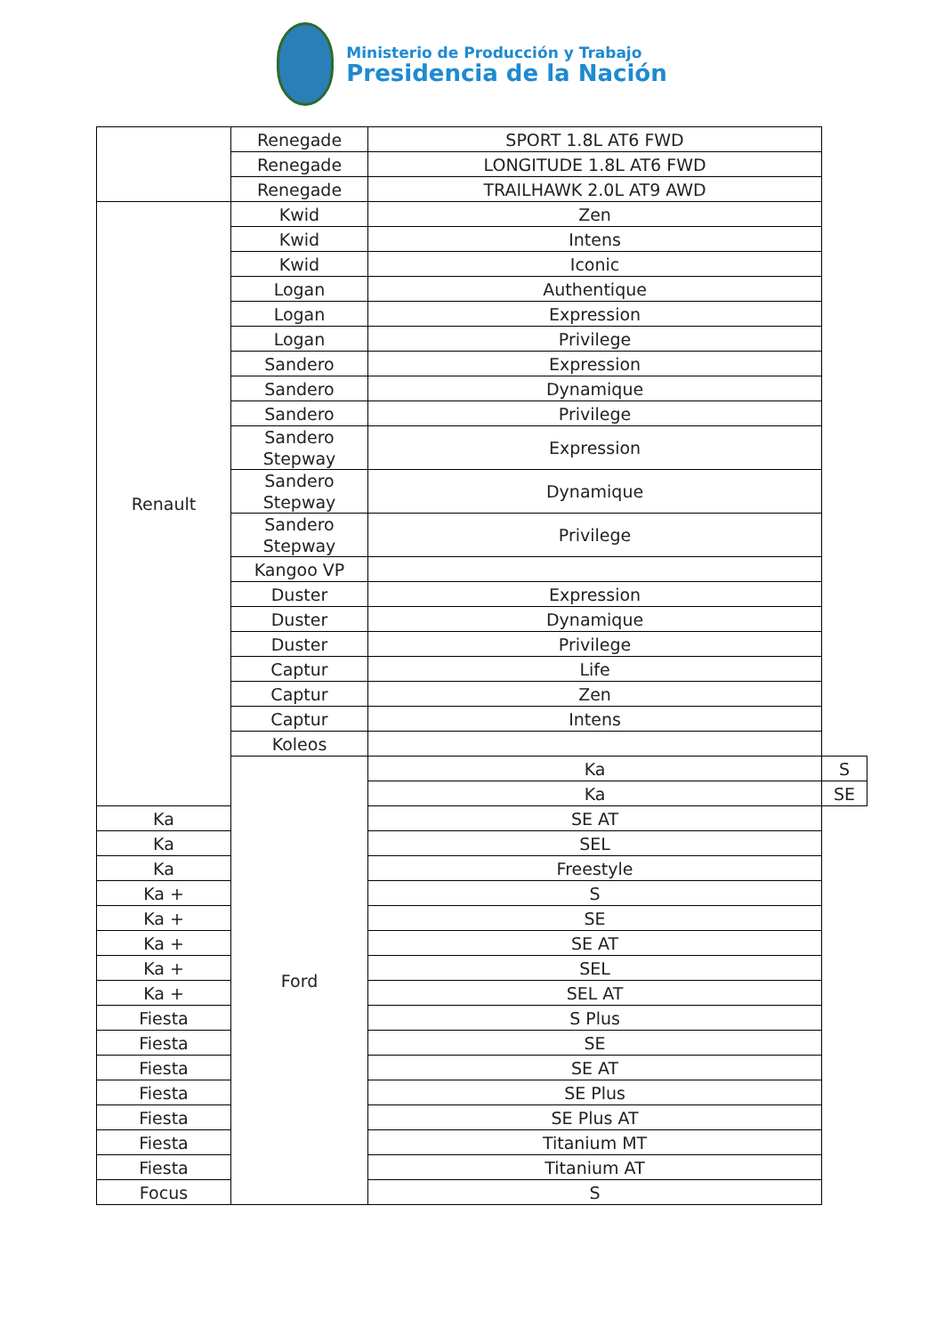Ministerio de Producción y Trabajo
Presidencia de la Nación
| | Renegade | SPORT 1.8L AT6 FWD | |
| | Renegade | LONGITUDE 1.8L AT6 FWD | |
| | Renegade | TRAILHAWK 2.0L AT9 AWD | |
| Renault | Kwid | Zen | |
| | Kwid | Intens | |
| | Kwid | Iconic | |
| | Logan | Authentique | |
| | Logan | Expression | |
| | Logan | Privilege | |
| | Sandero | Expression | |
| | Sandero | Dynamique | |
| | Sandero | Privilege | |
| | Sandero Stepway | Expression | |
| | Sandero Stepway | Dynamique | |
| | Sandero Stepway | Privilege | |
| | Kangoo VP | | |
| | Duster | Expression | |
| | Duster | Dynamique | |
| | Duster | Privilege | |
| | Captur | Life | |
| | Captur | Zen | |
| | Captur | Intens | |
| | Koleos | | |
| | Ford | Ka | S |
| | | Ka | SE |
| Ka | | SE AT | |
| Ka | | SEL | |
| Ka | | Freestyle | |
| Ka + | | S | |
| Ka + | | SE | |
| Ka + | | SE AT | |
| Ka + | | SEL | |
| Ka + | | SEL AT | |
| Fiesta | | S Plus | |
| Fiesta | | SE | |
| Fiesta | | SE AT | |
| Fiesta | | SE Plus | |
| Fiesta | | SE Plus AT | |
| Fiesta | | Titanium MT | |
| Fiesta | | Titanium AT | |
| Focus | | S | |